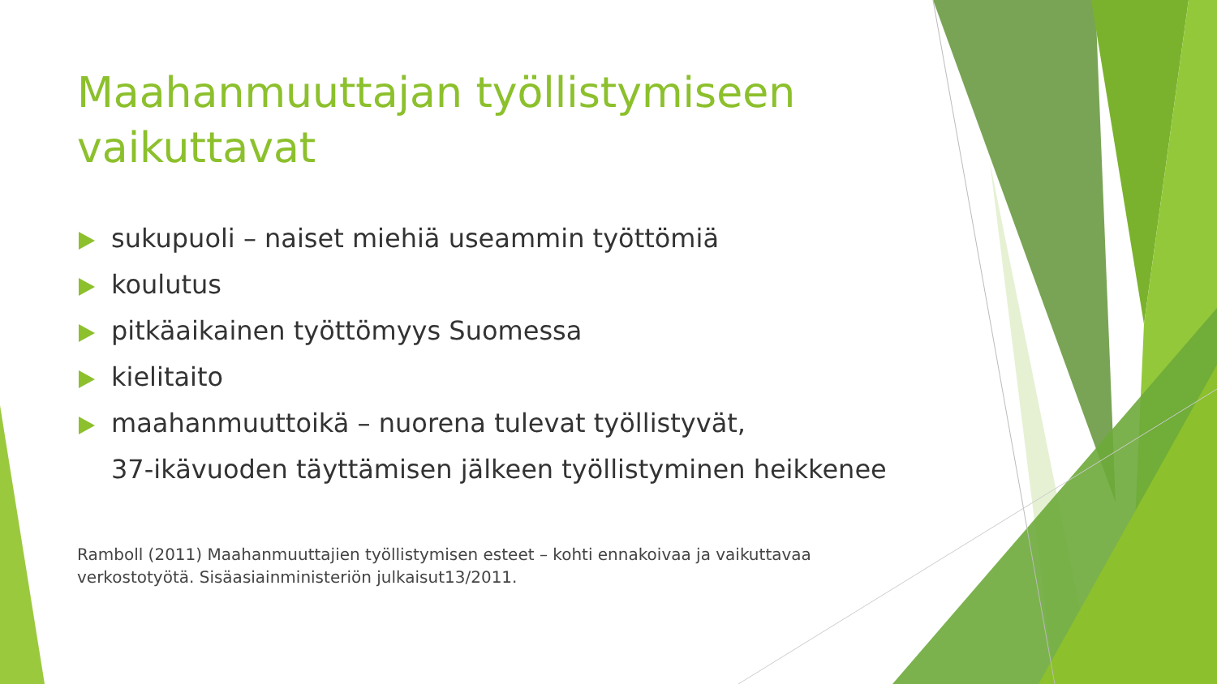Maahanmuuttajan työllistymiseen vaikuttavat
sukupuoli – naiset miehiä useammin työttömiä
koulutus
pitkäaikainen työttömyys Suomessa
kielitaito
maahanmuuttoikä – nuorena tulevat työllistyvät,
37-ikävuoden täyttämisen jälkeen työllistyminen heikkenee
Ramboll (2011) Maahanmuuttajien työllistymisen esteet – kohti ennakoivaa ja vaikuttavaa verkostotyötä. Sisäasiainministeriön julkaisut13/2011.